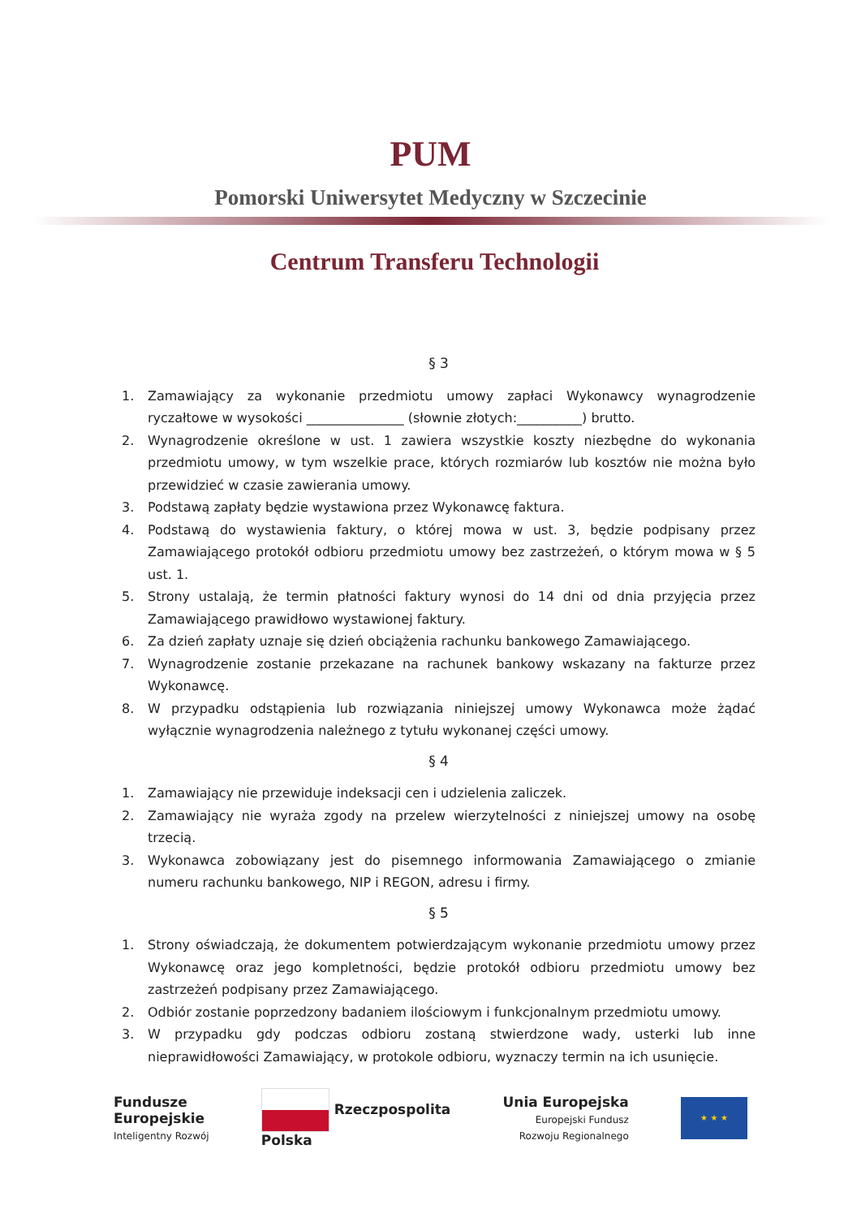PUM
Pomorski Uniwersytet Medyczny w Szczecinie
Centrum Transferu Technologii
§ 3
1. Zamawiający za wykonanie przedmiotu umowy zapłaci Wykonawcy wynagrodzenie ryczałtowe w wysokości _______________ (słownie złotych:__________) brutto.
2. Wynagrodzenie określone w ust. 1 zawiera wszystkie koszty niezbędne do wykonania przedmiotu umowy, w tym wszelkie prace, których rozmiarów lub kosztów nie można było przewidzieć w czasie zawierania umowy.
3. Podstawą zapłaty będzie wystawiona przez Wykonawcę faktura.
4. Podstawą do wystawienia faktury, o której mowa w ust. 3, będzie podpisany przez Zamawiającego protokół odbioru przedmiotu umowy bez zastrzeżeń, o którym mowa w § 5 ust. 1.
5. Strony ustalają, że termin płatności faktury wynosi do 14 dni od dnia przyjęcia przez Zamawiającego prawidłowo wystawionej faktury.
6. Za dzień zapłaty uznaje się dzień obciążenia rachunku bankowego Zamawiającego.
7. Wynagrodzenie zostanie przekazane na rachunek bankowy wskazany na fakturze przez Wykonawcę.
8. W przypadku odstąpienia lub rozwiązania niniejszej umowy Wykonawca może żądać wyłącznie wynagrodzenia należnego z tytułu wykonanej części umowy.
§ 4
1. Zamawiający nie przewiduje indeksacji cen i udzielenia zaliczek.
2. Zamawiający nie wyraża zgody na przelew wierzytelności z niniejszej umowy na osobę trzecią.
3. Wykonawca zobowiązany jest do pisemnego informowania Zamawiającego o zmianie numeru rachunku bankowego, NIP i REGON, adresu i firmy.
§ 5
1. Strony oświadczają, że dokumentem potwierdzającym wykonanie przedmiotu umowy przez Wykonawcę oraz jego kompletności, będzie protokół odbioru przedmiotu umowy bez zastrzeżeń podpisany przez Zamawiającego.
2. Odbiór zostanie poprzedzony badaniem ilościowym i funkcjonalnym przedmiotu umowy.
3. W przypadku gdy podczas odbioru zostaną stwierdzone wady, usterki lub inne nieprawidłowości Zamawiający, w protokole odbioru, wyznaczy termin na ich usunięcie.
Fundusze
Europejskie
Inteligentny Rozwój
Rzeczpospolita
Polska
Unia Europejska
Europejski Fundusz
Rozwoju Regionalnego
★ ★ ★